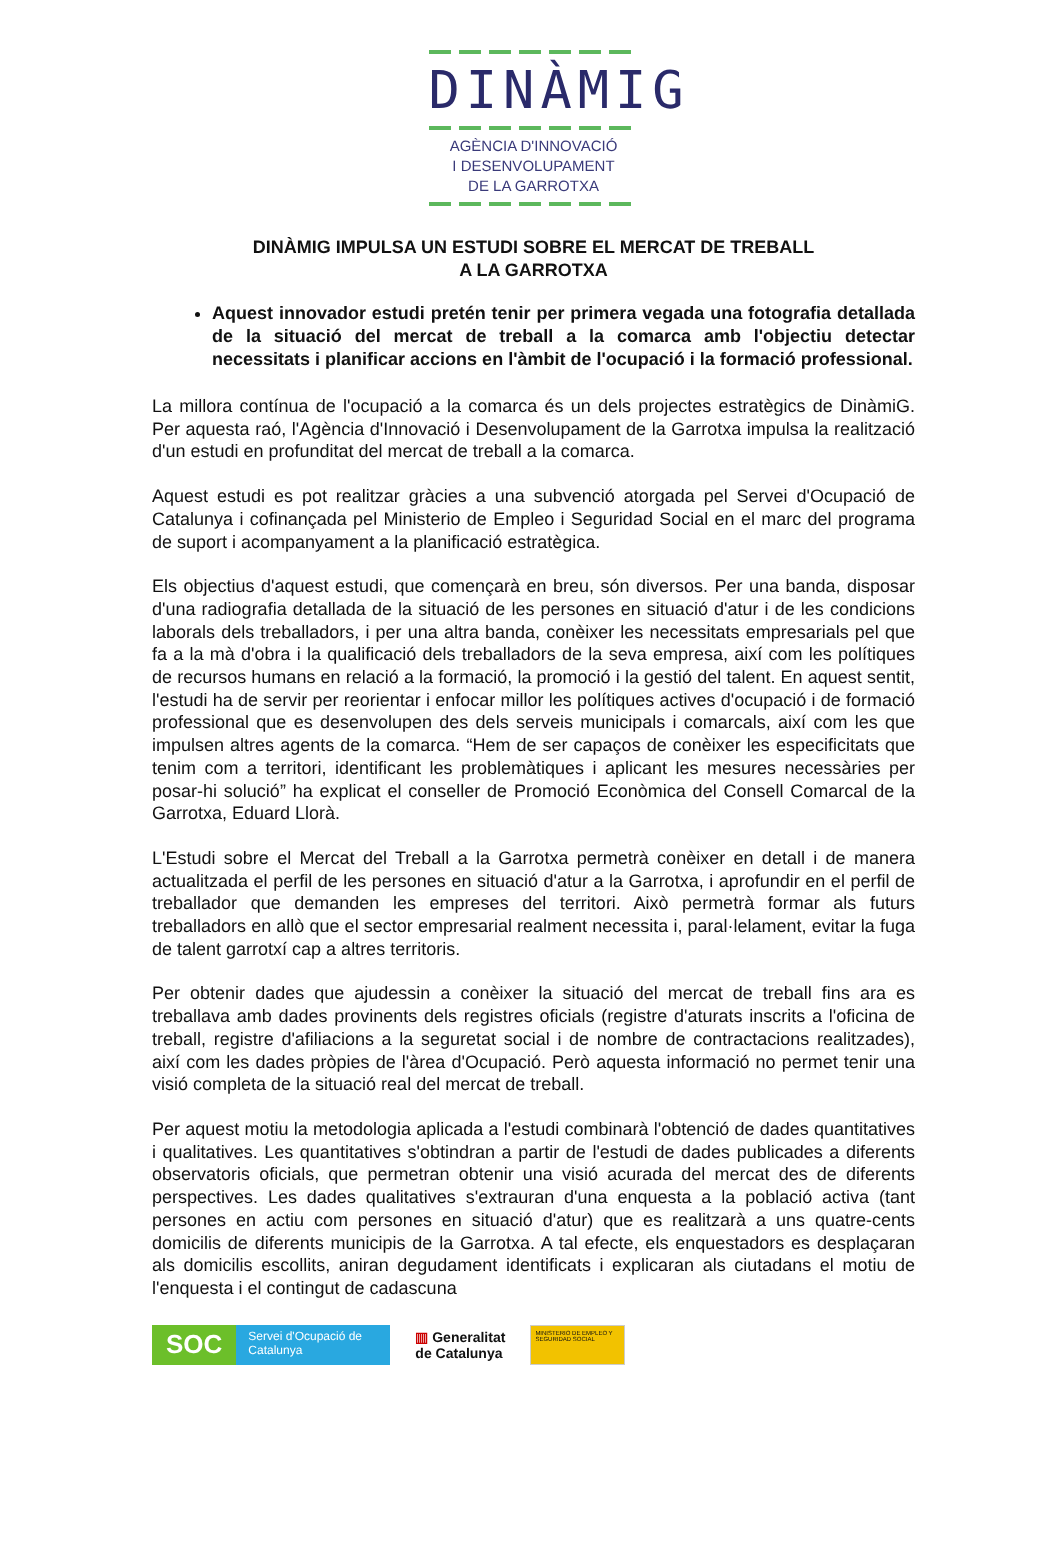DINÀMIG
AGÈNCIA D'INNOVACIÓ
I DESENVOLUPAMENT
DE LA GARROTXA
DINÀMIG IMPULSA UN ESTUDI SOBRE EL MERCAT DE TREBALL
A LA GARROTXA
Aquest innovador estudi pretén tenir per primera vegada una fotografia detallada de la situació del mercat de treball a la comarca amb l'objectiu detectar necessitats i planificar accions en l'àmbit de l'ocupació i la formació professional.
La millora contínua de l'ocupació a la comarca és un dels projectes estratègics de DinàmiG. Per aquesta raó, l'Agència d'Innovació i Desenvolupament de la Garrotxa impulsa la realització d'un estudi en profunditat del mercat de treball a la comarca.
Aquest estudi es pot realitzar gràcies a una subvenció atorgada pel Servei d'Ocupació de Catalunya i cofinançada pel Ministerio de Empleo i Seguridad Social en el marc del programa de suport i acompanyament a la planificació estratègica.
Els objectius d'aquest estudi, que començarà en breu, són diversos. Per una banda, disposar d'una radiografia detallada de la situació de les persones en situació d'atur i de les condicions laborals dels treballadors, i per una altra banda, conèixer les necessitats empresarials pel que fa a la mà d'obra i la qualificació dels treballadors de la seva empresa, així com les polítiques de recursos humans en relació a la formació, la promoció i la gestió del talent. En aquest sentit, l'estudi ha de servir per reorientar i enfocar millor les polítiques actives d'ocupació i de formació professional que es desenvolupen des dels serveis municipals i comarcals, així com les que impulsen altres agents de la comarca. “Hem de ser capaços de conèixer les especificitats que tenim com a territori, identificant les problemàtiques i aplicant les mesures necessàries per posar-hi solució” ha explicat el conseller de Promoció Econòmica del Consell Comarcal de la Garrotxa, Eduard Llorà.
L'Estudi sobre el Mercat del Treball a la Garrotxa permetrà conèixer en detall i de manera actualitzada el perfil de les persones en situació d'atur a la Garrotxa, i aprofundir en el perfil de treballador que demanden les empreses del territori. Això permetrà formar als futurs treballadors en allò que el sector empresarial realment necessita i, paral·lelament, evitar la fuga de talent garrotxí cap a altres territoris.
Per obtenir dades que ajudessin a conèixer la situació del mercat de treball fins ara es treballava amb dades provinents dels registres oficials (registre d'aturats inscrits a l'oficina de treball, registre d'afiliacions a la seguretat social i de nombre de contractacions realitzades), així com les dades pròpies de l'àrea d'Ocupació. Però aquesta informació no permet tenir una visió completa de la situació real del mercat de treball.
Per aquest motiu la metodologia aplicada a l'estudi combinarà l'obtenció de dades quantitatives i qualitatives. Les quantitatives s'obtindran a partir de l'estudi de dades publicades a diferents observatoris oficials, que permetran obtenir una visió acurada del mercat des de diferents perspectives. Les dades qualitatives s'extrauran d'una enquesta a la població activa (tant persones en actiu com persones en situació d'atur) que es realitzarà a uns quatre-cents domicilis de diferents municipis de la Garrotxa. A tal efecte, els enquestadors es desplaçaran als domicilis escollits, aniran degudament identificats i explicaran als ciutadans el motiu de l'enquesta i el contingut de cadascuna
SOC
Servei d'Ocupació de Catalunya
▥ Generalitat
de Catalunya
MINISTERIO DE EMPLEO Y SEGURIDAD SOCIAL